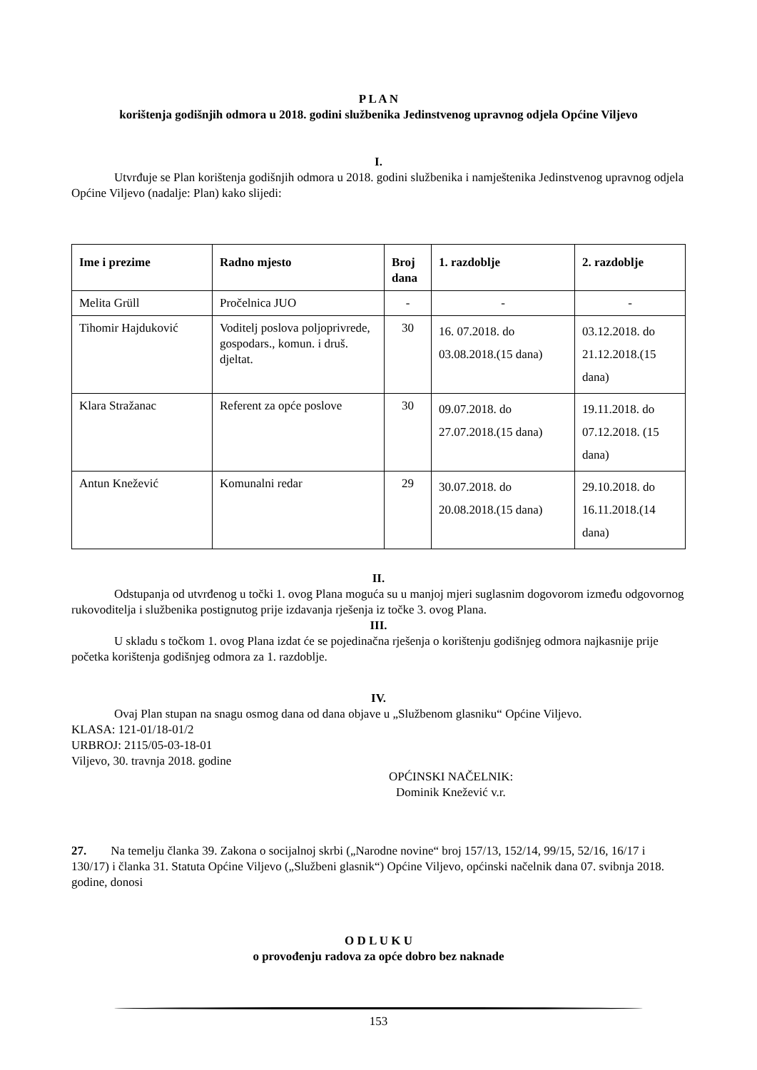P L A N
korištenja godišnjih odmora u 2018. godini službenika Jedinstvenog upravnog odjela Općine Viljevo
I.
Utvrđuje se Plan korištenja godišnjih odmora u 2018. godini službenika i namještenika Jedinstvenog upravnog odjela Općine Viljevo (nadalje: Plan) kako slijedi:
| Ime i prezime | Radno mjesto | Broj dana | 1. razdoblje | 2. razdoblje |
| --- | --- | --- | --- | --- |
| Melita Grüll | Pročelnica JUO | - | - | - |
| Tihomir Hajduković | Voditelj poslova poljoprivrede, gospodars., komun. i druš. djeltat. | 30 | 16. 07.2018. do 03.08.2018.(15 dana) | 03.12.2018. do 21.12.2018.(15 dana) |
| Klara Stražanac | Referent za opće poslove | 30 | 09.07.2018. do 27.07.2018.(15 dana) | 19.11.2018. do 07.12.2018. (15 dana) |
| Antun Knežević | Komunalni redar | 29 | 30.07.2018. do 20.08.2018.(15 dana) | 29.10.2018. do 16.11.2018.(14 dana) |
II.
Odstupanja od utvrđenog u točki 1. ovog Plana moguća su u manjoj mjeri suglasnim dogovorom između odgovornog rukovoditelja i službenika postignutog prije izdavanja rješenja iz točke 3. ovog Plana.
III.
U skladu s točkom 1. ovog Plana izdat će se pojedinačna rješenja o korištenju godišnjeg odmora najkasnije prije početka korištenja godišnjeg odmora za 1. razdoblje.
IV.
Ovaj Plan stupan na snagu osmog dana od dana objave u „Službenom glasniku“ Općine Viljevo.
KLASA: 121-01/18-01/2
URBROJ: 2115/05-03-18-01
Viljevo, 30. travnja 2018. godine
OPĆINSKI NAČELNIK:
Dominik Knežević v.r.
27. Na temelju članka 39. Zakona o socijalnoj skrbi („Narodne novine“ broj 157/13, 152/14, 99/15, 52/16, 16/17 i 130/17) i članka 31. Statuta Općine Viljevo („Službeni glasnik“) Općine Viljevo, općinski načelnik dana 07. svibnja 2018. godine, donosi
O D L U K U
o provođenju radova za opće dobro bez naknade
153